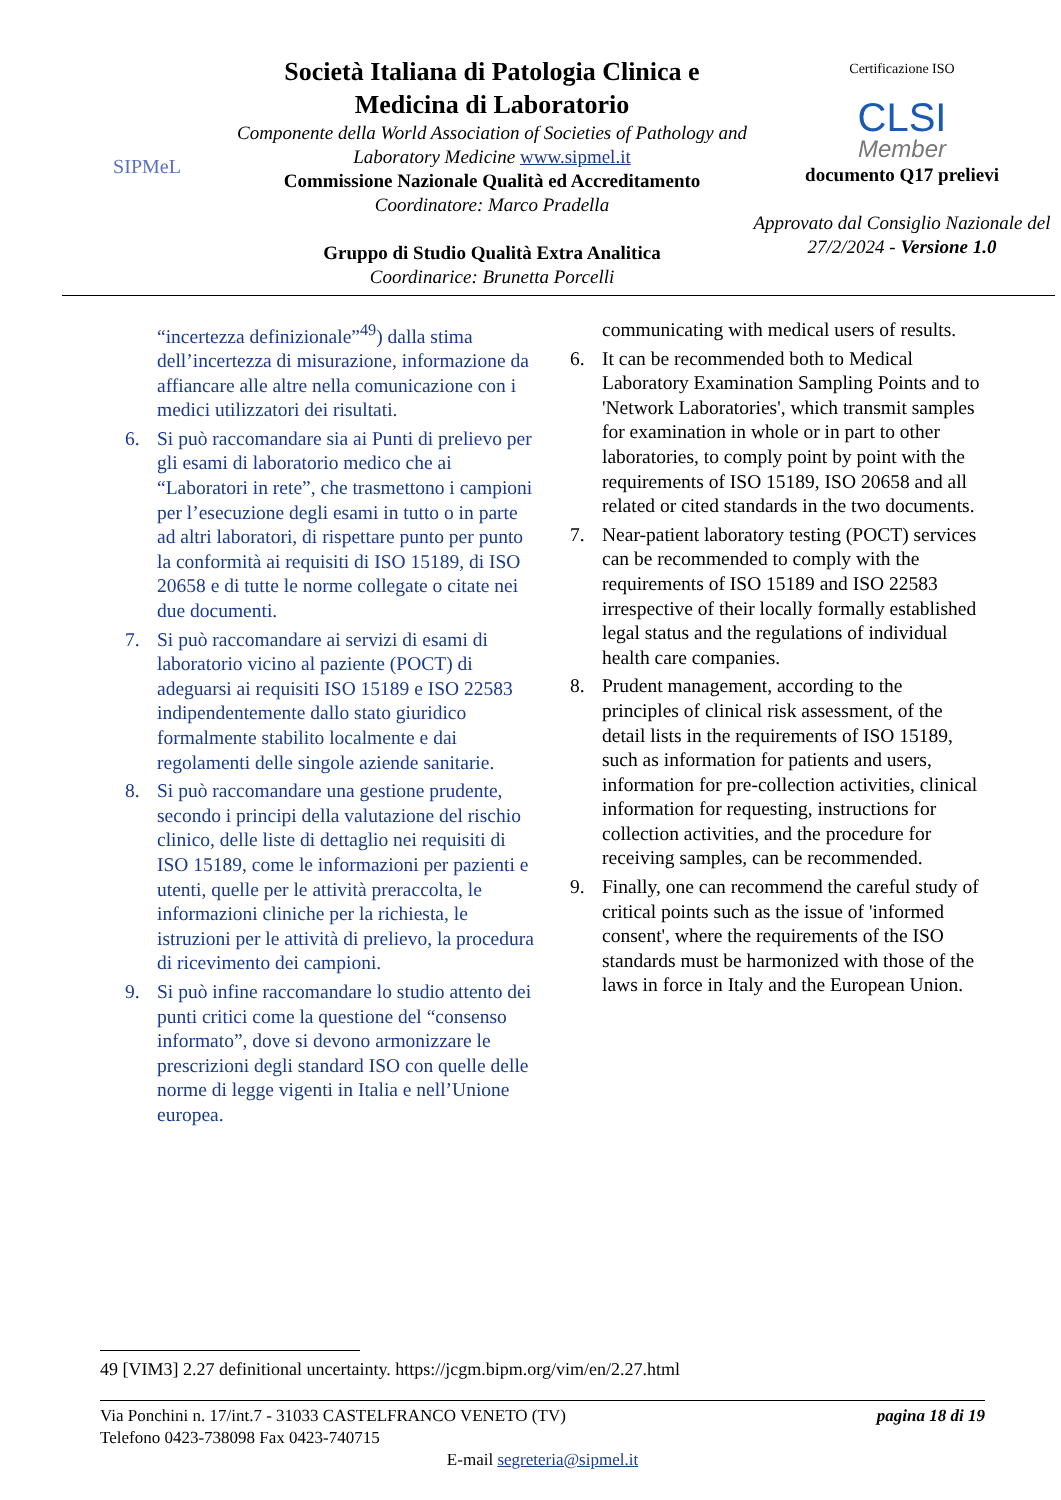SIPMeL
Società Italiana di Patologia Clinica e Medicina di Laboratorio
Componente della World Association of Societies of Pathology and Laboratory Medicine www.sipmel.it
Commissione Nazionale Qualità ed Accreditamento
Coordinatore: Marco Pradella
Gruppo di Studio Qualità Extra Analitica
Coordinarice: Brunetta Porcelli
Certificazione ISO
CLSI
Member
documento Q17 prelievi
Approvato dal Consiglio Nazionale del 27/2/2024 - Versione 1.0
“incertezza definizionale”<sup>49</sup>) dalla stima dell’incertezza di misurazione, informazione da affiancare alle altre nella comunicazione con i medici utilizzatori dei risultati.
6. Si può raccomandare sia ai Punti di prelievo per gli esami di laboratorio medico che ai “Laboratori in rete”, che trasmettono i campioni per l’esecuzione degli esami in tutto o in parte ad altri laboratori, di rispettare punto per punto la conformità ai requisiti di ISO 15189, di ISO 20658 e di tutte le norme collegate o citate nei due documenti.
7. Si può raccomandare ai servizi di esami di laboratorio vicino al paziente (POCT) di adeguarsi ai requisiti ISO 15189 e ISO 22583 indipendentemente dallo stato giuridico formalmente stabilito localmente e dai regolamenti delle singole aziende sanitarie.
8. Si può raccomandare una gestione prudente, secondo i principi della valutazione del rischio clinico, delle liste di dettaglio nei requisiti di ISO 15189, come le informazioni per pazienti e utenti, quelle per le attività preraccolta, le informazioni cliniche per la richiesta, le istruzioni per le attività di prelievo, la procedura di ricevimento dei campioni.
9. Si può infine raccomandare lo studio attento dei punti critici come la questione del “consenso informato”, dove si devono armonizzare le prescrizioni degli standard ISO con quelle delle norme di legge vigenti in Italia e nell’Unione europea.
communicating with medical users of results.
6. It can be recommended both to Medical Laboratory Examination Sampling Points and to 'Network Laboratories', which transmit samples for examination in whole or in part to other laboratories, to comply point by point with the requirements of ISO 15189, ISO 20658 and all related or cited standards in the two documents.
7. Near-patient laboratory testing (POCT) services can be recommended to comply with the requirements of ISO 15189 and ISO 22583 irrespective of their locally formally established legal status and the regulations of individual health care companies.
8. Prudent management, according to the principles of clinical risk assessment, of the detail lists in the requirements of ISO 15189, such as information for patients and users, information for pre-collection activities, clinical information for requesting, instructions for collection activities, and the procedure for receiving samples, can be recommended.
9. Finally, one can recommend the careful study of critical points such as the issue of 'informed consent', where the requirements of the ISO standards must be harmonized with those of the laws in force in Italy and the European Union.
49 [VIM3] 2.27 definitional uncertainty. https://jcgm.bipm.org/vim/en/2.27.html
Via Ponchini n. 17/int.7 - 31033 CASTELFRANCO VENETO (TV) pagina 18 di 19
Telefono 0423-738098 Fax 0423-740715
E-mail segreteria@sipmel.it